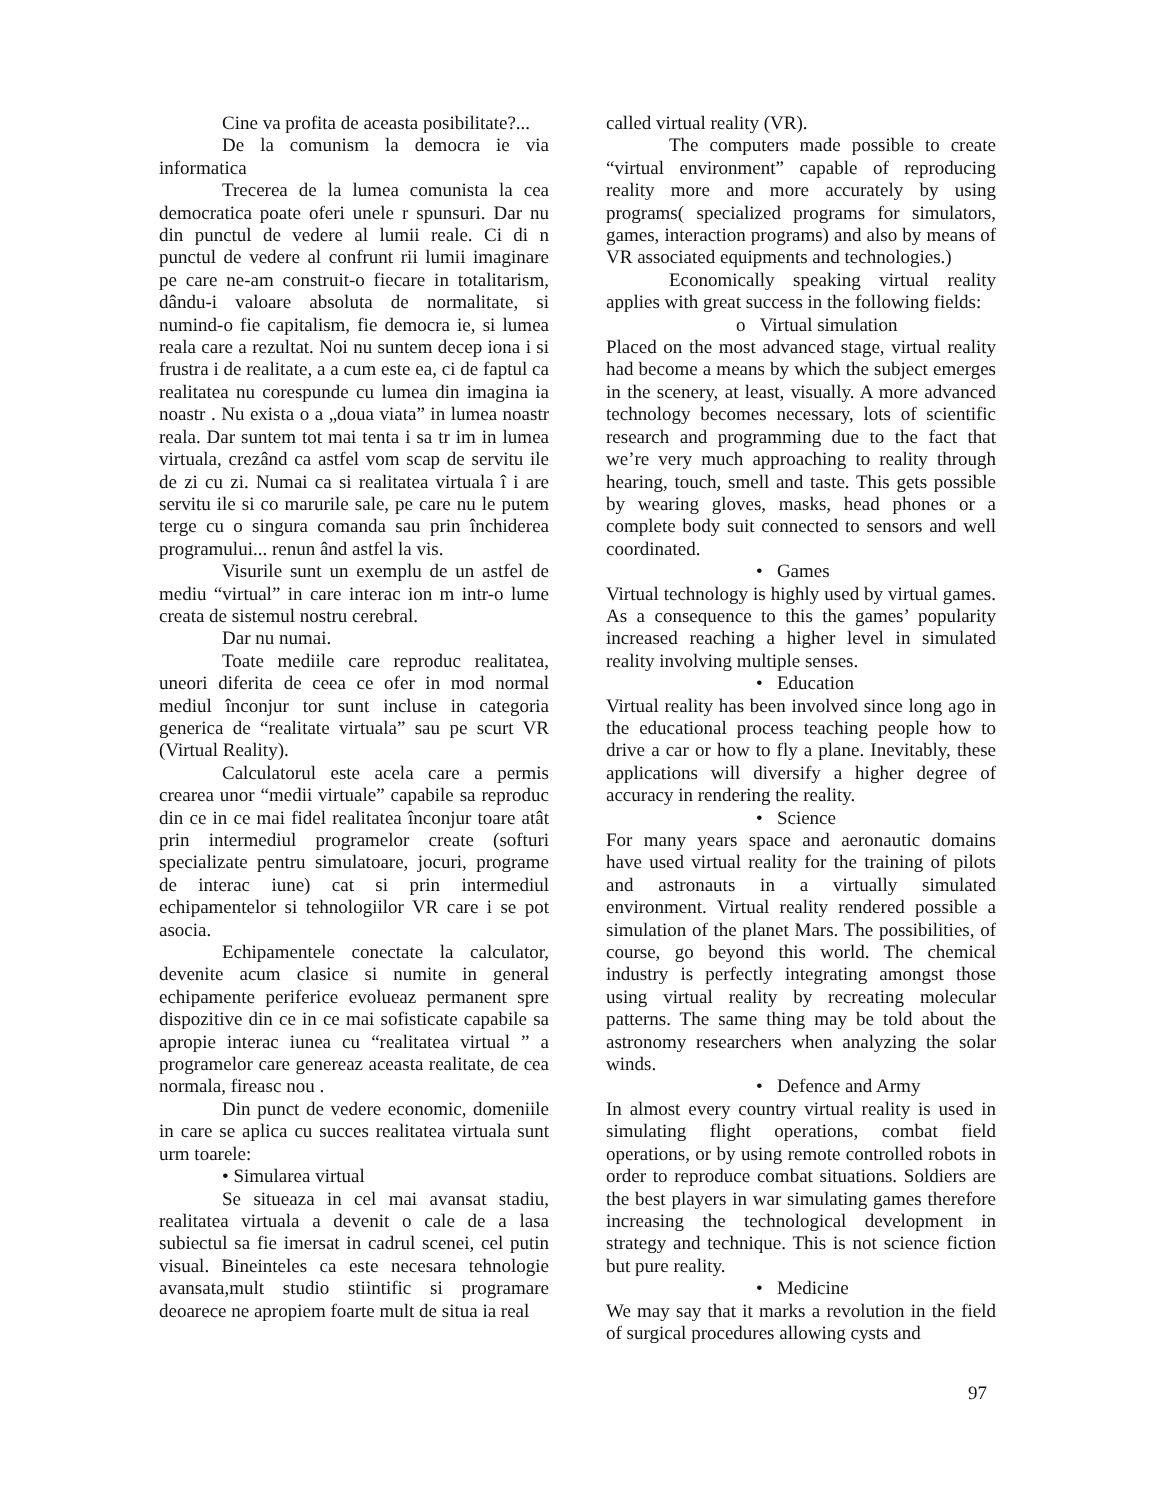Cine va profita de aceasta posibilitate?...
De la comunism la democra ie via informatica
Trecerea de la lumea comunista la cea democratica poate oferi unele r spunsuri. Dar nu din punctul de vedere al lumii reale. Ci di n punctul de vedere al confrunt rii lumii imaginare pe care ne-am construit-o fiecare in totalitarism, dându-i valoare absoluta de normalitate, si numind-o fie capitalism, fie democra ie, si lumea reala care a rezultat. Noi nu suntem decep iona i si frustra i de realitate, a a cum este ea, ci de faptul ca realitatea nu corespunde cu lumea din imagina ia noastr . Nu exista o a „doua viata” in lumea noastr reala. Dar suntem tot mai tenta i sa tr im in lumea virtuala, crezând ca astfel vom scap de servitu ile de zi cu zi. Numai ca si realitatea virtuala î i are servitu ile si co marurile sale, pe care nu le putem terge cu o singura comanda sau prin închiderea programului... renun ând astfel la vis.
Visurile sunt un exemplu de un astfel de mediu “virtual” in care interac ion m intr-o lume creata de sistemul nostru cerebral.
Dar nu numai.
Toate mediile care reproduc realitatea, uneori diferita de ceea ce ofer in mod normal mediul înconjur tor sunt incluse in categoria generica de “realitate virtuala” sau pe scurt VR (Virtual Reality).
Calculatorul este acela care a permis crearea unor “medii virtuale” capabile sa reproduc din ce in ce mai fidel realitatea înconjur toare atât prin intermediul programelor create (softuri specializate pentru simulatoare, jocuri, programe de interac iune) cat si prin intermediul echipamentelor si tehnologiilor VR care i se pot asocia.
Echipamentele conectate la calculator, devenite acum clasice si numite in general echipamente periferice evolueaz permanent spre dispozitive din ce in ce mai sofisticate capabile sa apropie interac iunea cu “realitatea virtual ” a programelor care genereaz aceasta realitate, de cea normala, fireasc nou .
Din punct de vedere economic, domeniile in care se aplica cu succes realitatea virtuala sunt urm toarele:
• Simularea virtual
Se situeaza in cel mai avansat stadiu, realitatea virtuala a devenit o cale de a lasa subiectul sa fie imersat in cadrul scenei, cel putin visual. Bineinteles ca este necesara tehnologie avansata,mult studio stiintific si programare deoarece ne apropiem foarte mult de situa ia real
called virtual reality (VR).
The computers made possible to create “virtual environment” capable of reproducing reality more and more accurately by using programs( specialized programs for simulators, games, interaction programs) and also by means of VR associated equipments and technologies.)
Economically speaking virtual reality applies with great success in the following fields:
o Virtual simulation
Placed on the most advanced stage, virtual reality had become a means by which the subject emerges in the scenery, at least, visually. A more advanced technology becomes necessary, lots of scientific research and programming due to the fact that we’re very much approaching to reality through hearing, touch, smell and taste. This gets possible by wearing gloves, masks, head phones or a complete body suit connected to sensors and well coordinated.
• Games
Virtual technology is highly used by virtual games. As a consequence to this the games’ popularity increased reaching a higher level in simulated reality involving multiple senses.
• Education
Virtual reality has been involved since long ago in the educational process teaching people how to drive a car or how to fly a plane. Inevitably, these applications will diversify a higher degree of accuracy in rendering the reality.
• Science
For many years space and aeronautic domains have used virtual reality for the training of pilots and astronauts in a virtually simulated environment. Virtual reality rendered possible a simulation of the planet Mars. The possibilities, of course, go beyond this world. The chemical industry is perfectly integrating amongst those using virtual reality by recreating molecular patterns. The same thing may be told about the astronomy researchers when analyzing the solar winds.
• Defence and Army
In almost every country virtual reality is used in simulating flight operations, combat field operations, or by using remote controlled robots in order to reproduce combat situations. Soldiers are the best players in war simulating games therefore increasing the technological development in strategy and technique. This is not science fiction but pure reality.
• Medicine
We may say that it marks a revolution in the field of surgical procedures allowing cysts and
97